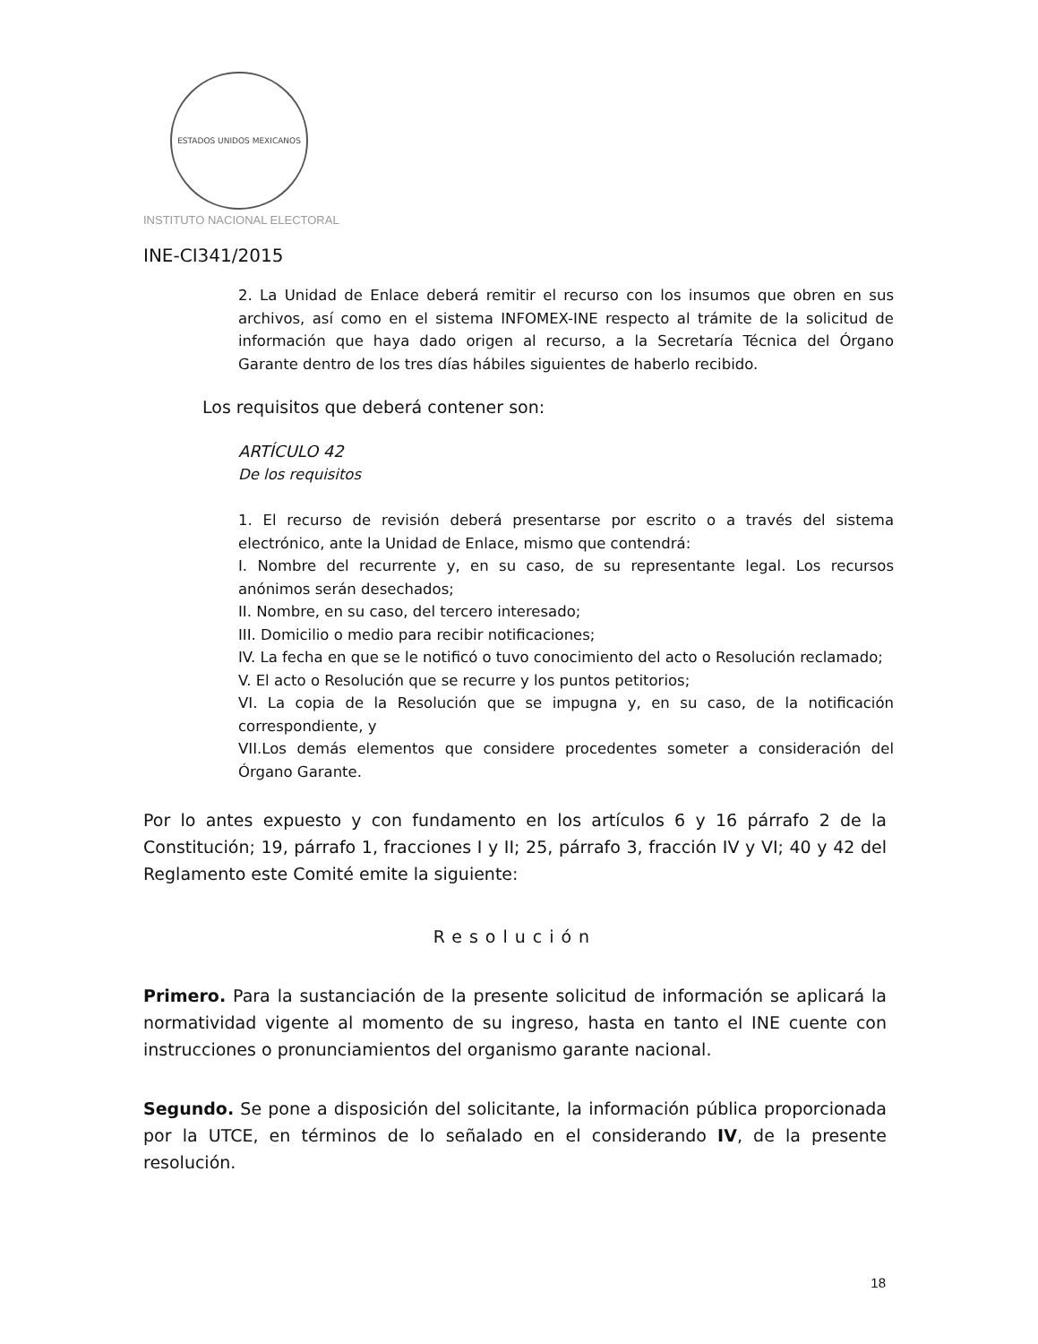ESTADOS UNIDOS MEXICANOS
INSTITUTO NACIONAL ELECTORAL
INE-CI341/2015
2. La Unidad de Enlace deberá remitir el recurso con los insumos que obren en sus archivos, así como en el sistema INFOMEX-INE respecto al trámite de la solicitud de información que haya dado origen al recurso, a la Secretaría Técnica del Órgano Garante dentro de los tres días hábiles siguientes de haberlo recibido.
Los requisitos que deberá contener son:
ARTÍCULO 42
De los requisitos
1. El recurso de revisión deberá presentarse por escrito o a través del sistema electrónico, ante la Unidad de Enlace, mismo que contendrá:
I. Nombre del recurrente y, en su caso, de su representante legal. Los recursos anónimos serán desechados;
II. Nombre, en su caso, del tercero interesado;
III. Domicilio o medio para recibir notificaciones;
IV. La fecha en que se le notificó o tuvo conocimiento del acto o Resolución reclamado;
V. El acto o Resolución que se recurre y los puntos petitorios;
VI. La copia de la Resolución que se impugna y, en su caso, de la notificación correspondiente, y
VII.Los demás elementos que considere procedentes someter a consideración del Órgano Garante.
Por lo antes expuesto y con fundamento en los artículos 6 y 16 párrafo 2 de la Constitución; 19, párrafo 1, fracciones I y II; 25, párrafo 3, fracción IV y VI; 40 y 42 del Reglamento este Comité emite la siguiente:
Resolución
Primero. Para la sustanciación de la presente solicitud de información se aplicará la normatividad vigente al momento de su ingreso, hasta en tanto el INE cuente con instrucciones o pronunciamientos del organismo garante nacional.
Segundo. Se pone a disposición del solicitante, la información pública proporcionada por la UTCE, en términos de lo señalado en el considerando IV, de la presente resolución.
18